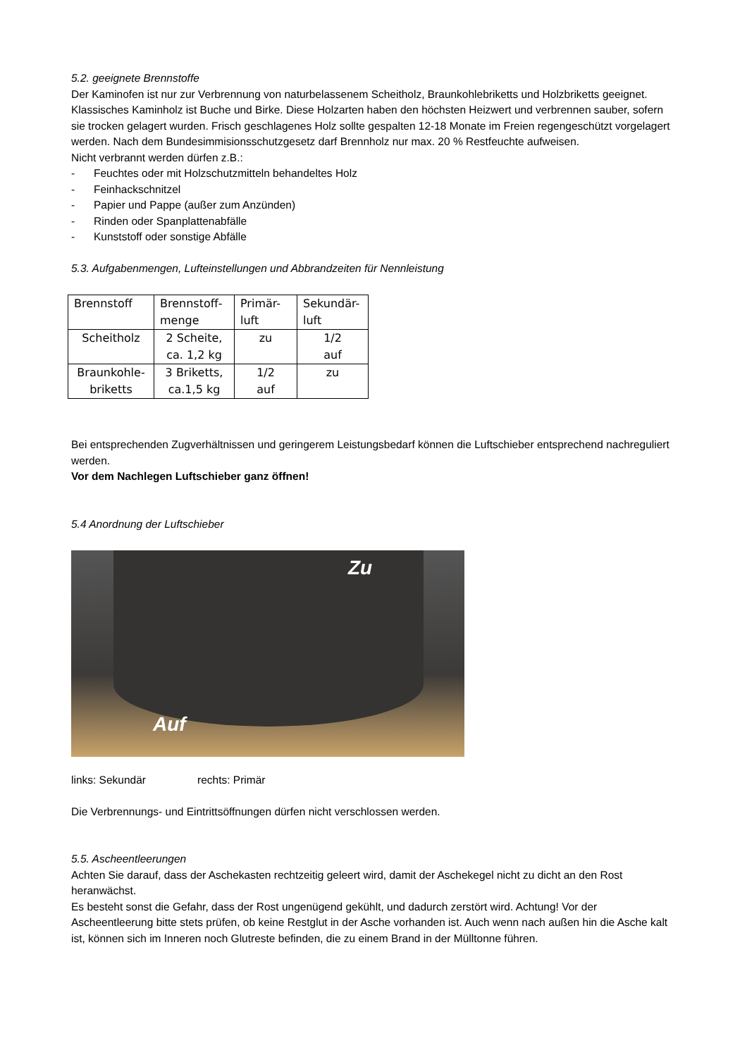5.2. geeignete Brennstoffe
Der Kaminofen ist nur zur Verbrennung von naturbelassenem Scheitholz, Braunkohlebriketts und Holzbriketts geeignet. Klassisches Kaminholz ist Buche und Birke. Diese Holzarten haben den höchsten Heizwert und verbrennen sauber, sofern sie trocken gelagert wurden. Frisch geschlagenes Holz sollte gespalten 12-18 Monate im Freien regengeschützt vorgelagert werden. Nach dem Bundesimmisionsschutzgesetz darf Brennholz nur max. 20 % Restfeuchte aufweisen.
Nicht verbrannt werden dürfen z.B.:
- Feuchtes oder mit Holzschutzmitteln behandeltes Holz
- Feinhackschnitzel
- Papier und Pappe (außer zum Anzünden)
- Rinden oder Spanplattenabfälle
- Kunststoff oder sonstige Abfälle
5.3. Aufgabenmengen, Lufteinstellungen und Abbrandzeiten für Nennleistung
| Brennstoff | Brennstoff- menge | Primär- luft | Sekundär- luft |
| --- | --- | --- | --- |
| Scheitholz | 2 Scheite, ca. 1,2 kg | zu | 1/2 auf |
| Braunkohle- briketts | 3 Briketts, ca.1,5 kg | 1/2 auf | zu |
Bei entsprechenden Zugverhältnissen und geringerem Leistungsbedarf können die Luftschieber entsprechend nachreguliert werden.
Vor dem Nachlegen Luftschieber ganz öffnen!
5.4 Anordnung der Luftschieber
Zu
Auf
links: Sekundär rechts: Primär
Die Verbrennungs- und Eintrittsöffnungen dürfen nicht verschlossen werden.
5.5. Ascheentleerungen
Achten Sie darauf, dass der Aschekasten rechtzeitig geleert wird, damit der Aschekegel nicht zu dicht an den Rost heranwächst.
Es besteht sonst die Gefahr, dass der Rost ungenügend gekühlt, und dadurch zerstört wird. Achtung! Vor der Ascheentleerung bitte stets prüfen, ob keine Restglut in der Asche vorhanden ist. Auch wenn nach außen hin die Asche kalt ist, können sich im Inneren noch Glutreste befinden, die zu einem Brand in der Mülltonne führen.